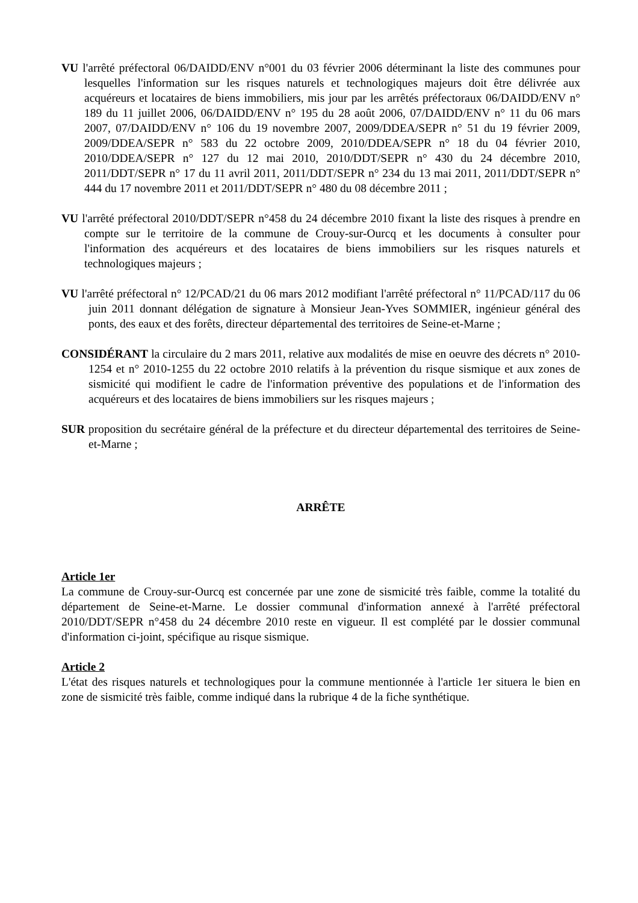VU l'arrêté préfectoral 06/DAIDD/ENV n°001 du 03 février 2006 déterminant la liste des communes pour lesquelles l'information sur les risques naturels et technologiques majeurs doit être délivrée aux acquéreurs et locataires de biens immobiliers, mis jour par les arrêtés préfectoraux 06/DAIDD/ENV n° 189 du 11 juillet 2006, 06/DAIDD/ENV n° 195 du 28 août 2006, 07/DAIDD/ENV n° 11 du 06 mars 2007, 07/DAIDD/ENV n° 106 du 19 novembre 2007, 2009/DDEA/SEPR n° 51 du 19 février 2009, 2009/DDEA/SEPR n° 583 du 22 octobre 2009, 2010/DDEA/SEPR n° 18 du 04 février 2010, 2010/DDEA/SEPR n° 127 du 12 mai 2010, 2010/DDT/SEPR n° 430 du 24 décembre 2010, 2011/DDT/SEPR n° 17 du 11 avril 2011, 2011/DDT/SEPR n° 234 du 13 mai 2011, 2011/DDT/SEPR n° 444 du 17 novembre 2011 et 2011/DDT/SEPR n° 480 du 08 décembre 2011 ;
VU l'arrêté préfectoral 2010/DDT/SEPR n°458 du 24 décembre 2010 fixant la liste des risques à prendre en compte sur le territoire de la commune de Crouy-sur-Ourcq et les documents à consulter pour l'information des acquéreurs et des locataires de biens immobiliers sur les risques naturels et technologiques majeurs ;
VU l'arrêté préfectoral n° 12/PCAD/21 du 06 mars 2012 modifiant l'arrêté préfectoral n° 11/PCAD/117 du 06 juin 2011 donnant délégation de signature à Monsieur Jean-Yves SOMMIER, ingénieur général des ponts, des eaux et des forêts, directeur départemental des territoires de Seine-et-Marne ;
CONSIDÉRANT la circulaire du 2 mars 2011, relative aux modalités de mise en oeuvre des décrets n° 2010-1254 et n° 2010-1255 du 22 octobre 2010 relatifs à la prévention du risque sismique et aux zones de sismicité qui modifient le cadre de l'information préventive des populations et de l'information des acquéreurs et des locataires de biens immobiliers sur les risques majeurs ;
SUR proposition du secrétaire général de la préfecture et du directeur départemental des territoires de Seine-et-Marne ;
ARRÊTE
Article 1er
La commune de Crouy-sur-Ourcq est concernée par une zone de sismicité très faible, comme la totalité du département de Seine-et-Marne. Le dossier communal d'information annexé à l'arrêté préfectoral 2010/DDT/SEPR n°458 du 24 décembre 2010 reste en vigueur. Il est complété par le dossier communal d'information ci-joint, spécifique au risque sismique.
Article 2
L'état des risques naturels et technologiques pour la commune mentionnée à l'article 1er situera le bien en zone de sismicité très faible, comme indiqué dans la rubrique 4 de la fiche synthétique.